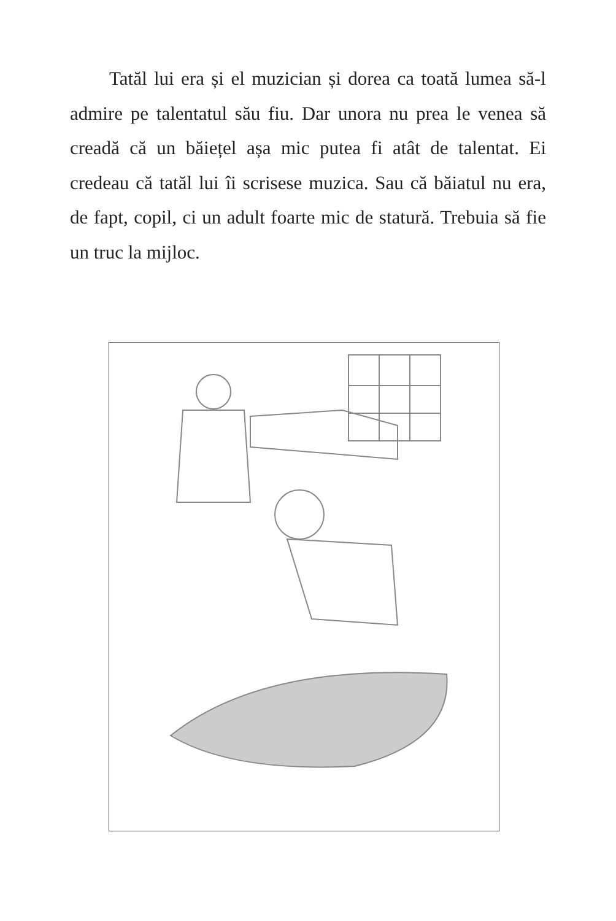Tatăl lui era și el muzician și dorea ca toată lumea să-l admire pe talentatul său fiu. Dar unora nu prea le venea să creadă că un băiețel așa mic putea fi atât de talentat. Ei credeau că tatăl lui îi scrisese muzica. Sau că băiatul nu era, de fapt, copil, ci un adult foarte mic de statură. Trebuia să fie un truc la mijloc.